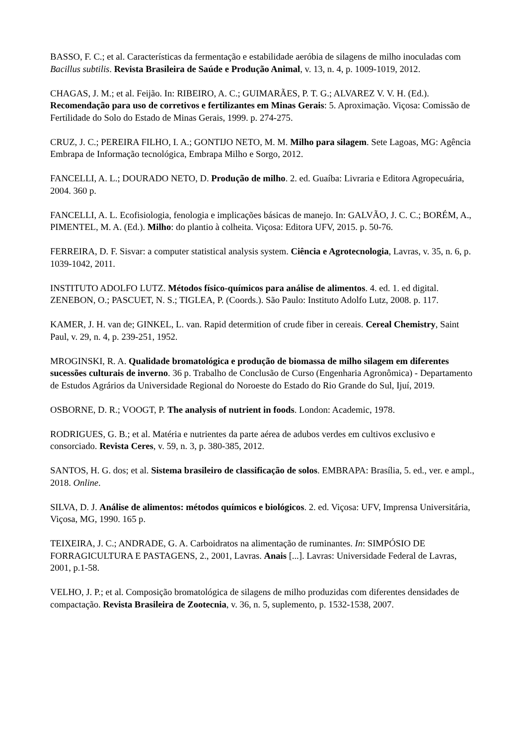BASSO, F. C.; et al. Características da fermentação e estabilidade aeróbia de silagens de milho inoculadas com Bacillus subtilis. Revista Brasileira de Saúde e Produção Animal, v. 13, n. 4, p. 1009-1019, 2012.
CHAGAS, J. M.; et al. Feijão. In: RIBEIRO, A. C.; GUIMARÃES, P. T. G.; ALVAREZ V. V. H. (Ed.). Recomendação para uso de corretivos e fertilizantes em Minas Gerais: 5. Aproximação. Viçosa: Comissão de Fertilidade do Solo do Estado de Minas Gerais, 1999. p. 274-275.
CRUZ, J. C.; PEREIRA FILHO, I. A.; GONTIJO NETO, M. M. Milho para silagem. Sete Lagoas, MG: Agência Embrapa de Informação tecnológica, Embrapa Milho e Sorgo, 2012.
FANCELLI, A. L.; DOURADO NETO, D. Produção de milho. 2. ed. Guaíba: Livraria e Editora Agropecuária, 2004. 360 p.
FANCELLI, A. L. Ecofisiologia, fenologia e implicações básicas de manejo. In: GALVÃO, J. C. C.; BORÉM, A., PIMENTEL, M. A. (Ed.). Milho: do plantio à colheita. Viçosa: Editora UFV, 2015. p. 50-76.
FERREIRA, D. F. Sisvar: a computer statistical analysis system. Ciência e Agrotecnologia, Lavras, v. 35, n. 6, p. 1039-1042, 2011.
INSTITUTO ADOLFO LUTZ. Métodos físico-químicos para análise de alimentos. 4. ed. 1. ed digital. ZENEBON, O.; PASCUET, N. S.; TIGLEA, P. (Coords.). São Paulo: Instituto Adolfo Lutz, 2008. p. 117.
KAMER, J. H. van de; GINKEL, L. van. Rapid determition of crude fiber in cereais. Cereal Chemistry, Saint Paul, v. 29, n. 4, p. 239-251, 1952.
MROGINSKI, R. A. Qualidade bromatológica e produção de biomassa de milho silagem em diferentes sucessões culturais de inverno. 36 p. Trabalho de Conclusão de Curso (Engenharia Agronômica) - Departamento de Estudos Agrários da Universidade Regional do Noroeste do Estado do Rio Grande do Sul, Ijuí, 2019.
OSBORNE, D. R.; VOOGT, P. The analysis of nutrient in foods. London: Academic, 1978.
RODRIGUES, G. B.; et al. Matéria e nutrientes da parte aérea de adubos verdes em cultivos exclusivo e consorciado. Revista Ceres, v. 59, n. 3, p. 380-385, 2012.
SANTOS, H. G. dos; et al. Sistema brasileiro de classificação de solos. EMBRAPA: Brasília, 5. ed., ver. e ampl., 2018. Online.
SILVA, D. J. Análise de alimentos: métodos químicos e biológicos. 2. ed. Viçosa: UFV, Imprensa Universitária, Viçosa, MG, 1990. 165 p.
TEIXEIRA, J. C.; ANDRADE, G. A. Carboidratos na alimentação de ruminantes. In: SIMPÓSIO DE FORRAGICULTURA E PASTAGENS, 2., 2001, Lavras. Anais [...]. Lavras: Universidade Federal de Lavras, 2001, p.1-58.
VELHO, J. P.; et al. Composição bromatológica de silagens de milho produzidas com diferentes densidades de compactação. Revista Brasileira de Zootecnia, v. 36, n. 5, suplemento, p. 1532-1538, 2007.